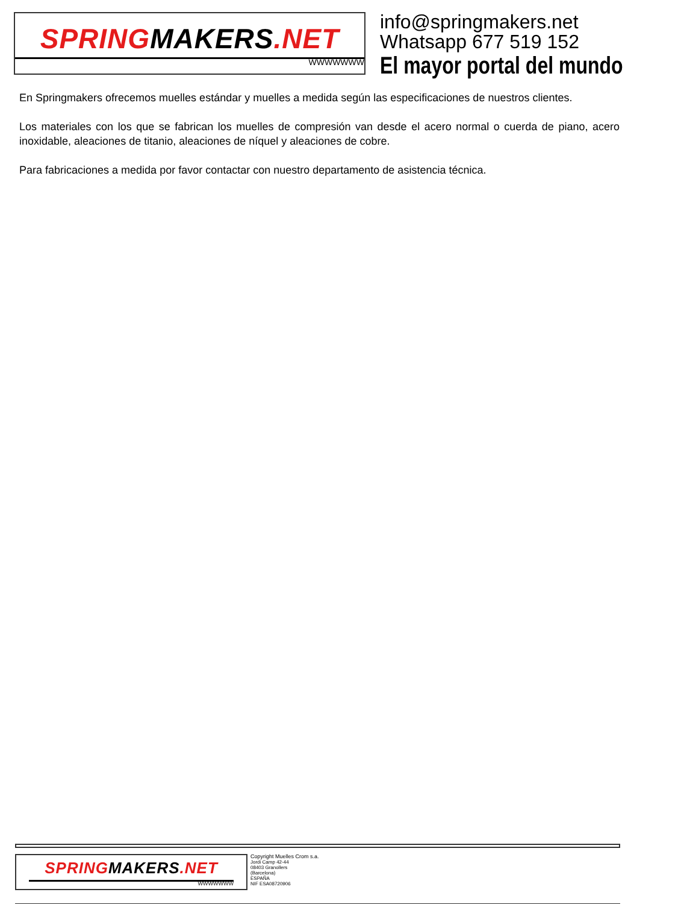SPRINGMAKERS.NET
WWWWWWW
info@springmakers.net
Whatsapp 677 519 152
El mayor portal del mundo
En Springmakers ofrecemos muelles estándar y muelles a medida según las especificaciones de nuestros clientes.
Los materiales con los que se fabrican los muelles de compresión van desde el acero normal o cuerda de piano, acero inoxidable, aleaciones de titanio, aleaciones de níquel y aleaciones de cobre.
Para fabricaciones a medida por favor contactar con nuestro departamento de asistencia técnica.
SPRINGMAKERS.NET
WWWWWWW
Copyright Muelles Crom s.a.
Jordi Camp 42-44
08403 Granollers
(Barcelona)
ESPAÑA
NIF ESA08720906